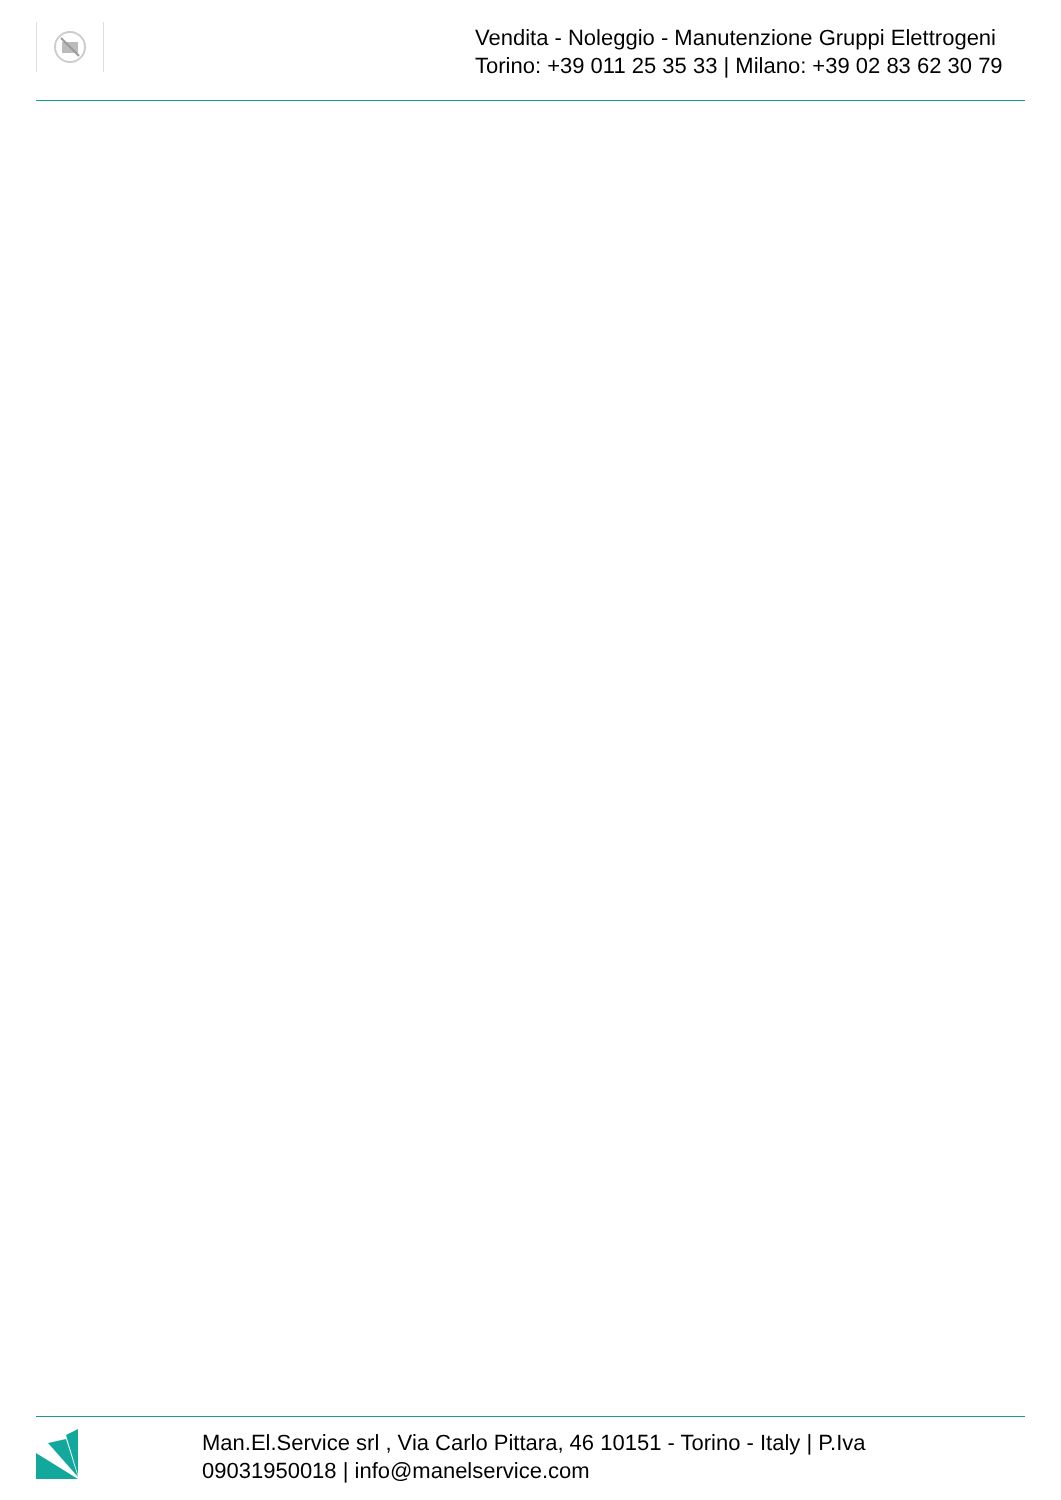Vendita - Noleggio - Manutenzione Gruppi Elettrogeni
Torino: +39 011 25 35 33 | Milano: +39 02 83 62 30 79
Man.El.Service srl , Via Carlo Pittara, 46 10151 - Torino - Italy | P.Iva 09031950018 | info@manelservice.com